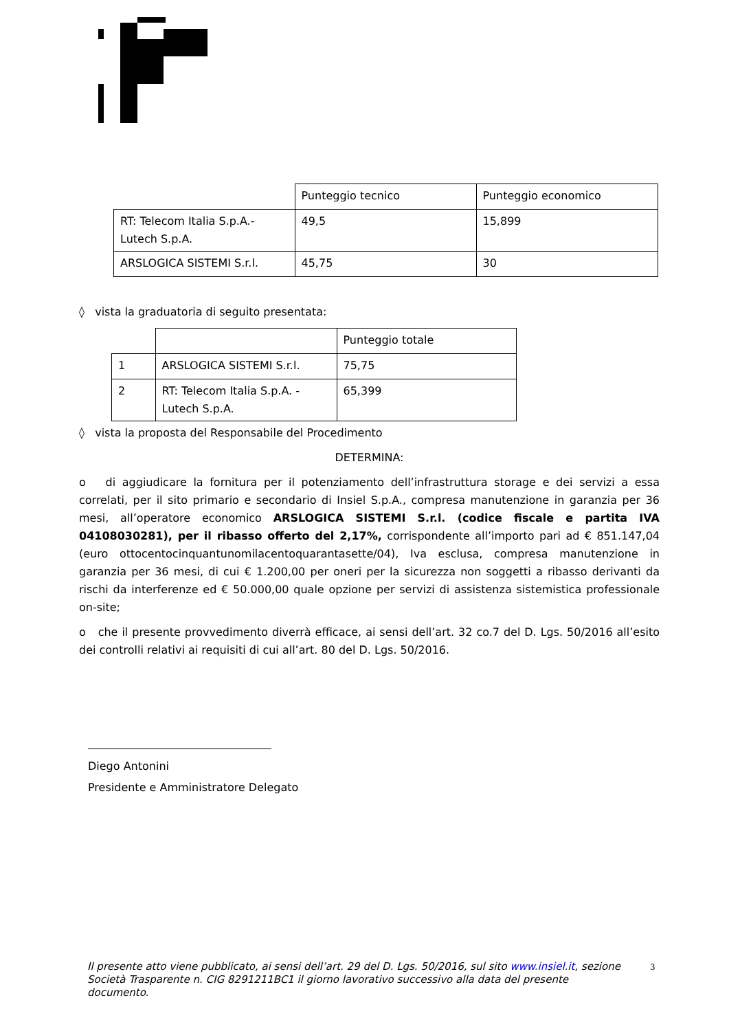| | Punteggio tecnico | Punteggio economico |
| RT: Telecom Italia S.p.A.- Lutech S.p.A. | 49,5 | 15,899 |
| ARSLOGICA SISTEMI S.r.l. | 45,75 | 30 |
◊ vista la graduatoria di seguito presentata:
| | | Punteggio totale |
| 1 | ARSLOGICA SISTEMI S.r.l. | 75,75 |
| 2 | RT: Telecom Italia S.p.A. - Lutech S.p.A. | 65,399 |
◊ vista la proposta del Responsabile del Procedimento
DETERMINA:
o di aggiudicare la fornitura per il potenziamento dell’infrastruttura storage e dei servizi a essa correlati, per il sito primario e secondario di Insiel S.p.A., compresa manutenzione in garanzia per 36 mesi, all’operatore economico ARSLOGICA SISTEMI S.r.l. (codice fiscale e partita IVA 04108030281), per il ribasso offerto del 2,17%, corrispondente all’importo pari ad € 851.147,04 (euro ottocentocinquantunomilacentoquarantasette/04), Iva esclusa, compresa manutenzione in garanzia per 36 mesi, di cui € 1.200,00 per oneri per la sicurezza non soggetti a ribasso derivanti da rischi da interferenze ed € 50.000,00 quale opzione per servizi di assistenza sistemistica professionale on-site;
o che il presente provvedimento diverrà efficace, ai sensi dell’art. 32 co.7 del D. Lgs. 50/2016 all’esito dei controlli relativi ai requisiti di cui all’art. 80 del D. Lgs. 50/2016.
Diego Antonini
Presidente e Amministratore Delegato
Il presente atto viene pubblicato, ai sensi dell’art. 29 del D. Lgs. 50/2016, sul sito www.insiel.it, sezione Società Trasparente n. CIG 8291211BC1 il giorno lavorativo successivo alla data del presente documento.
3